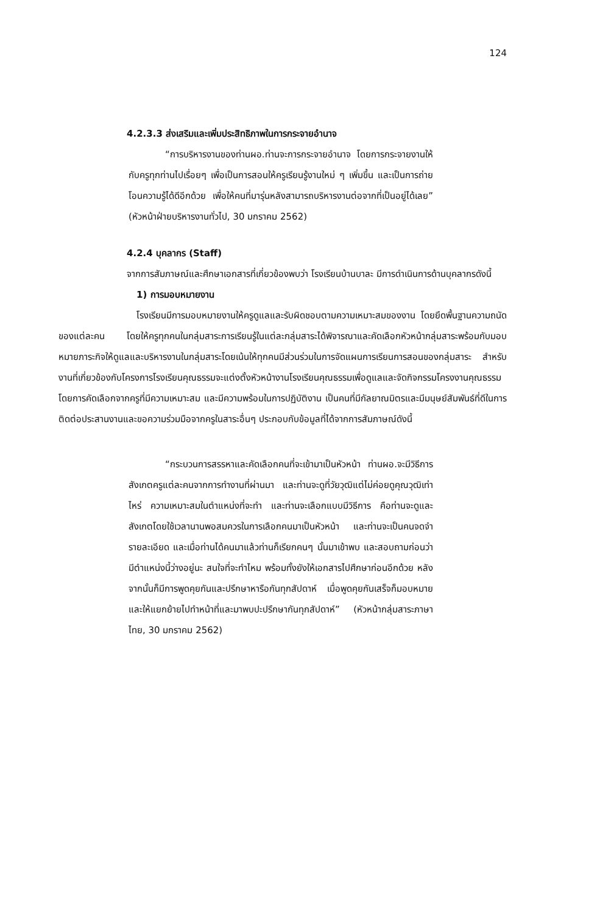124
4.2.3.3 ส่งเสริมและเพิ่มประสิทธิภาพในการกระจายอำนาจ
“การบริหารงานของท่านผอ.ท่านจะการกระจายอำนาจ โดยการกระจายงานให้กับครูทุกท่านไปเรื่อยๆ เพื่อเป็นการสอนให้ครูเรียนรู้งานใหม่ ๆ เพิ่มขึ้น และเป็นการถ่ายโอนความรู้ได้ดีอีกด้วย เพื่อให้คนที่มารุ่นหลังสามารถบริหารงานต่อจากที่เป็นอยู่ได้เลย” (หัวหน้าฝ่ายบริหารงานทั่วไป, 30 มกราคม 2562)
4.2.4 บุคลากร (Staff)
จากการสัมภาษณ์และศึกษาเอกสารที่เกี่ยวข้องพบว่า โรงเรียนบ้านบาละ มีการดำเนินการด้านบุคลากรดังนี้
1) การมอบหมายงาน
โรงเรียนมีการมอบหมายงานให้ครูดูแลและรับผิดชอบตามความเหมาะสมของงาน โดยยึดพื้นฐานความถนัดของแต่ละคน โดยให้ครูทุกคนในกลุ่มสาระการเรียนรู้ในแต่ละกลุ่มสาระได้พิจารณาและคัดเลือกหัวหน้ากลุ่มสาระพร้อมกับมอบหมายภาระกิจให้ดูแลและบริหารงานในกลุ่มสาระโดยเน้นให้ทุกคนมีส่วนร่วมในการจัดแผนการเรียนการสอนของกลุ่มสาระ สำหรับงานที่เกี่ยวข้องกับโครงการโรงเรียนคุณธรรมจะแต่งตั้งหัวหน้างานโรงเรียนคุณธรรมเพื่อดูแลและจัดกิจกรรมโครงงานคุณธรรมโดยการคัดเลือกจากครูที่มีความเหมาะสม และมีความพร้อมในการปฏิบัติงาน เป็นคนที่มีกัลยาณมิตรและมีมนุษย์สัมพันธ์ที่ดีในการติดต่อประสานงานและขอความร่วมมือจากครูในสาระอื่นๆ ประกอบกับข้อมูลที่ได้จากการสัมภาษณ์ดังนี้
“กระบวนการสรรหาและคัดเลือกคนที่จะเข้ามาเป็นหัวหน้า ท่านผอ.จะมีวิธีการสังเกตครูแต่ละคนจากการทำงานที่ผ่านมา และท่านจะดูที่วัยวุฒิแต่ไม่ค่อยดูคุณวุฒิเท่าไหร่ ความเหมาะสมในตำแหน่งที่จะทำ และท่านจะเลือกแบบมีวิธีการ คือท่านจะดูและสังเกตโดยใช้เวลานานพอสมควรในการเลือกคนมาเป็นหัวหน้า และท่านจะเป็นคนจดจำรายละเอียด และเมื่อท่านได้คนมาแล้วท่านก็เรียกคนๆ นั้นมาเข้าพบ และสอบถามก่อนว่ามีตำแหน่งนี้ว่างอยู่นะ สนใจที่จะทำไหม พร้อมทั้งยังให้เอกสารไปศึกษาก่อนอีกด้วย หลังจากนั้นก็มีการพูดคุยกันและปรึกษาหารือกันทุกสัปดาห์ เมื่อพูดคุยกันเสร็จก็มอบหมายและให้แยกย้ายไปทำหน้าที่และมาพบปะปรึกษากันทุกสัปดาห์” (หัวหน้ากลุ่มสาระภาษาไทย, 30 มกราคม 2562)